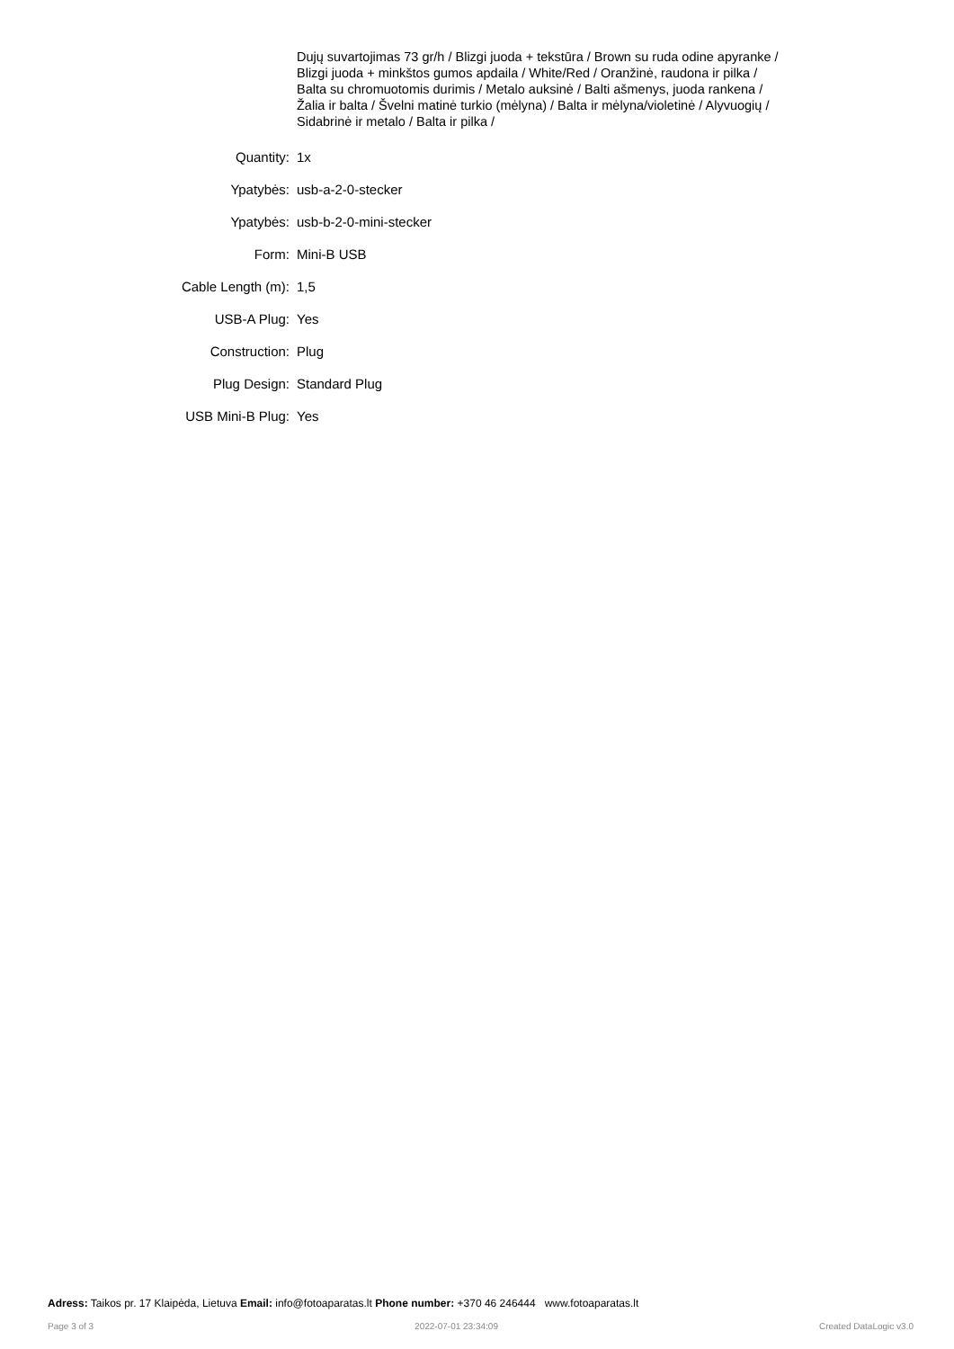Dujų suvartojimas 73 gr/h / Blizgi juoda + tekstūra / Brown su ruda odine apyranke / Blizgi juoda + minkštos gumos apdaila / White/Red / Oranžinė, raudona ir pilka / Balta su chromuotomis durimis / Metalo auksinė / Balti ašmenys, juoda rankena / Žalia ir balta / Švelni matinė turkio (mėlyna) / Balta ir mėlyna/violetinė / Alyvuogių / Sidabrinė ir metalo / Balta ir pilka /
| Quantity: | 1x |
| Ypatybės: | usb-a-2-0-stecker |
| Ypatybės: | usb-b-2-0-mini-stecker |
| Form: | Mini-B USB |
| Cable Length (m): | 1,5 |
| USB-A Plug: | Yes |
| Construction: | Plug |
| Plug Design: | Standard Plug |
| USB Mini-B Plug: | Yes |
Adress: Taikos pr. 17 Klaipėda, Lietuva Email: info@fotoaparatas.lt Phone number: +370 46 246444 www.fotoaparatas.lt
Page 3 of 3 2022-07-01 23:34:09 Created DataLogic v3.0